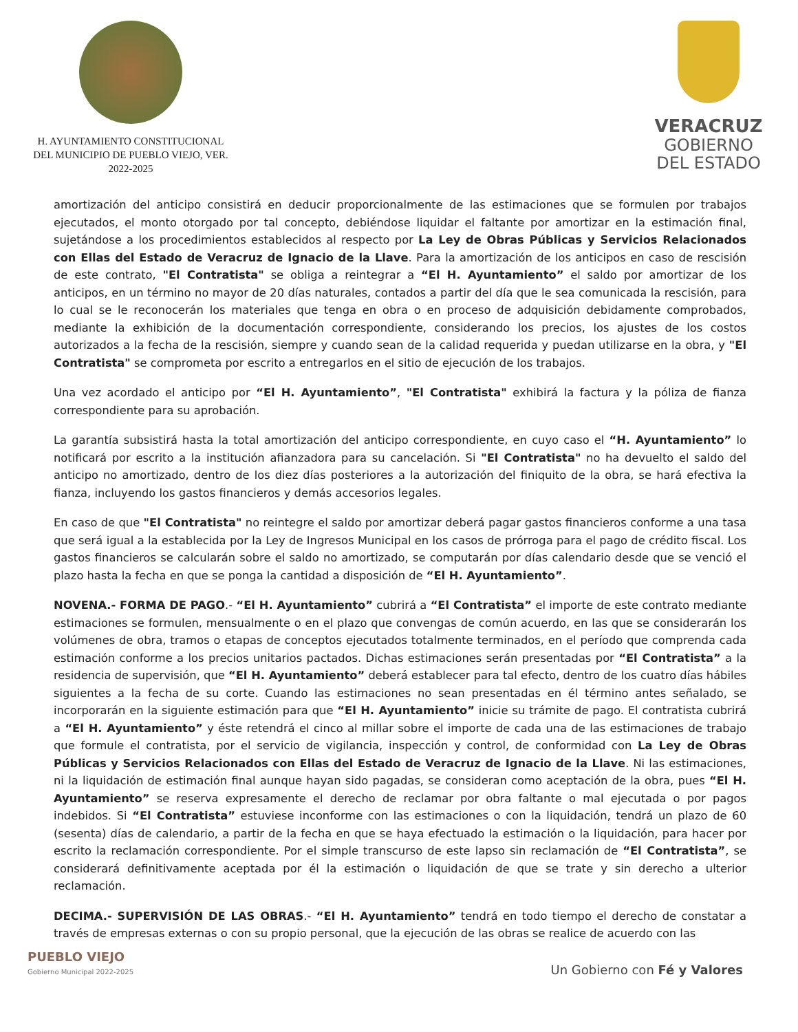H. AYUNTAMIENTO CONSTITUCIONAL
DEL MUNICIPIO DE PUEBLO VIEJO, VER.
2022-2025
VERACRUZ
GOBIERNO
DEL ESTADO
amortización del anticipo consistirá en deducir proporcionalmente de las estimaciones que se formulen por trabajos ejecutados, el monto otorgado por tal concepto, debiéndose liquidar el faltante por amortizar en la estimación final, sujetándose a los procedimientos establecidos al respecto por La Ley de Obras Públicas y Servicios Relacionados con Ellas del Estado de Veracruz de Ignacio de la Llave. Para la amortización de los anticipos en caso de rescisión de este contrato, "El Contratista" se obliga a reintegrar a “El H. Ayuntamiento” el saldo por amortizar de los anticipos, en un término no mayor de 20 días naturales, contados a partir del día que le sea comunicada la rescisión, para lo cual se le reconocerán los materiales que tenga en obra o en proceso de adquisición debidamente comprobados, mediante la exhibición de la documentación correspondiente, considerando los precios, los ajustes de los costos autorizados a la fecha de la rescisión, siempre y cuando sean de la calidad requerida y puedan utilizarse en la obra, y "El Contratista" se comprometa por escrito a entregarlos en el sitio de ejecución de los trabajos.
Una vez acordado el anticipo por “El H. Ayuntamiento”, "El Contratista" exhibirá la factura y la póliza de fianza correspondiente para su aprobación.
La garantía subsistirá hasta la total amortización del anticipo correspondiente, en cuyo caso el “H. Ayuntamiento” lo notificará por escrito a la institución afianzadora para su cancelación. Si "El Contratista" no ha devuelto el saldo del anticipo no amortizado, dentro de los diez días posteriores a la autorización del finiquito de la obra, se hará efectiva la fianza, incluyendo los gastos financieros y demás accesorios legales.
En caso de que "El Contratista" no reintegre el saldo por amortizar deberá pagar gastos financieros conforme a una tasa que será igual a la establecida por la Ley de Ingresos Municipal en los casos de prórroga para el pago de crédito fiscal. Los gastos financieros se calcularán sobre el saldo no amortizado, se computarán por días calendario desde que se venció el plazo hasta la fecha en que se ponga la cantidad a disposición de “El H. Ayuntamiento”.
NOVENA.- FORMA DE PAGO.- “El H. Ayuntamiento” cubrirá a “El Contratista” el importe de este contrato mediante estimaciones se formulen, mensualmente o en el plazo que convengas de común acuerdo, en las que se considerarán los volúmenes de obra, tramos o etapas de conceptos ejecutados totalmente terminados, en el período que comprenda cada estimación conforme a los precios unitarios pactados. Dichas estimaciones serán presentadas por “El Contratista” a la residencia de supervisión, que “El H. Ayuntamiento” deberá establecer para tal efecto, dentro de los cuatro días hábiles siguientes a la fecha de su corte. Cuando las estimaciones no sean presentadas en él término antes señalado, se incorporarán en la siguiente estimación para que “El H. Ayuntamiento” inicie su trámite de pago. El contratista cubrirá a “El H. Ayuntamiento” y éste retendrá el cinco al millar sobre el importe de cada una de las estimaciones de trabajo que formule el contratista, por el servicio de vigilancia, inspección y control, de conformidad con La Ley de Obras Públicas y Servicios Relacionados con Ellas del Estado de Veracruz de Ignacio de la Llave. Ni las estimaciones, ni la liquidación de estimación final aunque hayan sido pagadas, se consideran como aceptación de la obra, pues “El H. Ayuntamiento” se reserva expresamente el derecho de reclamar por obra faltante o mal ejecutada o por pagos indebidos. Si “El Contratista” estuviese inconforme con las estimaciones o con la liquidación, tendrá un plazo de 60 (sesenta) días de calendario, a partir de la fecha en que se haya efectuado la estimación o la liquidación, para hacer por escrito la reclamación correspondiente. Por el simple transcurso de este lapso sin reclamación de “El Contratista”, se considerará definitivamente aceptada por él la estimación o liquidación de que se trate y sin derecho a ulterior reclamación.
DECIMA.- SUPERVISIÓN DE LAS OBRAS.- “El H. Ayuntamiento” tendrá en todo tiempo el derecho de constatar a través de empresas externas o con su propio personal, que la ejecución de las obras se realice de acuerdo con las
PUEBLO VIEJO
Gobierno Municipal 2022-2025
Un Gobierno con Fé y Valores